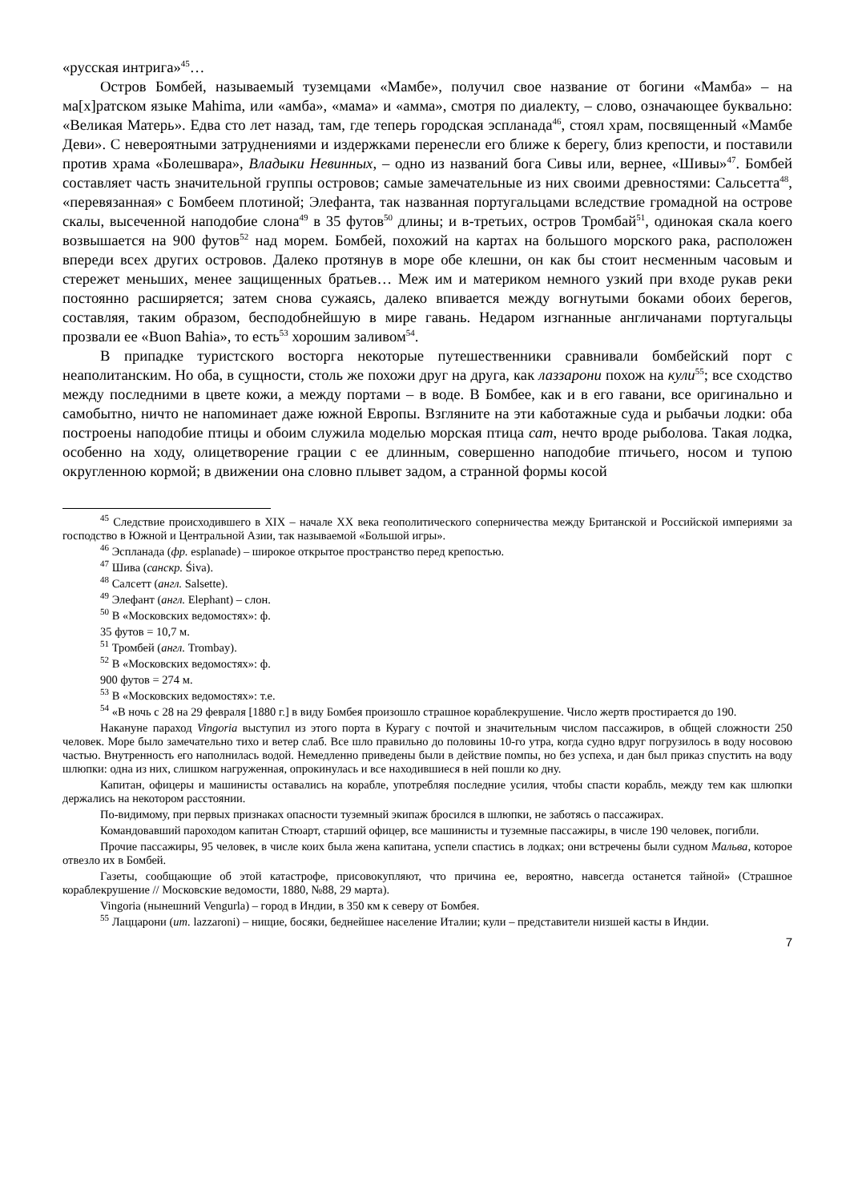«русская интрига»<sup>45</sup>…
Остров Бомбей, называемый туземцами «Мамбе», получил свое название от богини «Мамба» – на ма[х]ратском языке Mahima, или «амба», «мама» и «амма», смотря по диалекту, – слово, означающее буквально: «Великая Матерь». Едва сто лет назад, там, где теперь городская эспланада<sup>46</sup>, стоял храм, посвященный «Мамбе Деви». С невероятными затруднениями и издержками перенесли его ближе к берегу, близ крепости, и поставили против храма «Болешвара», Владыки Невинных, – одно из названий бога Сивы или, вернее, «Шивы»<sup>47</sup>. Бомбей составляет часть значительной группы островов; самые замечательные из них своими древностями: Сальсетта<sup>48</sup>, «перевязанная» с Бомбеем плотиной; Элефанта, так названная португальцами вследствие громадной на острове скалы, высеченной наподобие слона<sup>49</sup> в 35 футов<sup>50</sup> длины; и в-третьих, остров Тромбай<sup>51</sup>, одинокая скала коего возвышается на 900 футов<sup>52</sup> над морем. Бомбей, похожий на картах на большого морского рака, расположен впереди всех других островов. Далеко протянув в море обе клешни, он как бы стоит несменным часовым и стережет меньших, менее защищенных братьев… Меж им и материком немного узкий при входе рукав реки постоянно расширяется; затем снова сужаясь, далеко впивается между вогнутыми боками обоих берегов, составляя, таким образом, бесподобнейшую в мире гавань. Недаром изгнанные англичанами португальцы прозвали ее «Buon Bahia», то есть<sup>53</sup> хорошим заливом<sup>54</sup>.
В припадке туристского восторга некоторые путешественники сравнивали бомбейский порт с неаполитанским. Но оба, в сущности, столь же похожи друг на друга, как лаззарони похож на кули<sup>55</sup>; все сходство между последними в цвете кожи, а между портами – в воде. В Бомбее, как и в его гавани, все оригинально и самобытно, ничто не напоминает даже южной Европы. Взгляните на эти каботажные суда и рыбачьи лодки: оба построены наподобие птицы и обоим служила моделью морская птица сат, нечто вроде рыболова. Такая лодка, особенно на ходу, олицетворение грации с ее длинным, совершенно наподобие птичьего, носом и тупою округленною кормой; в движении она словно плывет задом, а странной формы косой
<sup>45</sup> Следствие происходившего в XIX – начале XX века геополитического соперничества между Британской и Российской империями за господство в Южной и Центральной Азии, так называемой «Большой игры».
<sup>46</sup> Эспланада (фр. esplanade) – широкое открытое пространство перед крепостью.
<sup>47</sup> Шива (санскр. Śiva).
<sup>48</sup> Салсетт (англ. Salsette).
<sup>49</sup> Элефант (англ. Elephant) – слон.
<sup>50</sup> В «Московских ведомостях»: ф.
35 футов = 10,7 м.
<sup>51</sup> Тромбей (англ. Trombay).
<sup>52</sup> В «Московских ведомостях»: ф.
900 футов = 274 м.
<sup>53</sup> В «Московских ведомостях»: т.е.
<sup>54</sup> «В ночь с 28 на 29 февраля [1880 г.] в виду Бомбея произошло страшное кораблекрушение. Число жертв простирается до 190.
Накануне параход Vingoria выступил из этого порта в Курагу с почтой и значительным числом пассажиров, в общей сложности 250 человек. Море было замечательно тихо и ветер слаб. Все шло правильно до половины 10-го утра, когда судно вдруг погрузилось в воду носовою частью. Внутренность его наполнилась водой. Немедленно приведены были в действие помпы, но без успеха, и дан был приказ спустить на воду шлюпки: одна из них, слишком нагруженная, опрокинулась и все находившиеся в ней пошли ко дну.
Капитан, офицеры и машинисты оставались на корабле, употребляя последние усилия, чтобы спасти корабль, между тем как шлюпки держались на некотором расстоянии.
По-видимому, при первых признаках опасности туземный экипаж бросился в шлюпки, не заботясь о пассажирах.
Командовавший пароходом капитан Стюарт, старший офицер, все машинисты и туземные пассажиры, в числе 190 человек, погибли.
Прочие пассажиры, 95 человек, в числе коих была жена капитана, успели спастись в лодках; они встречены были судном Мальва, которое отвезло их в Бомбей.
Газеты, сообщающие об этой катастрофе, присовокупляют, что причина ее, вероятно, навсегда останется тайной» (Страшное кораблекрушение // Московские ведомости, 1880, №88, 29 марта).
Vingoria (нынешний Vengurla) – город в Индии, в 350 км к северу от Бомбея.
<sup>55</sup> Лаццарони (ит. lazzaroni) – нищие, босяки, беднейшее население Италии; кули – представители низшей касты в Индии.
7